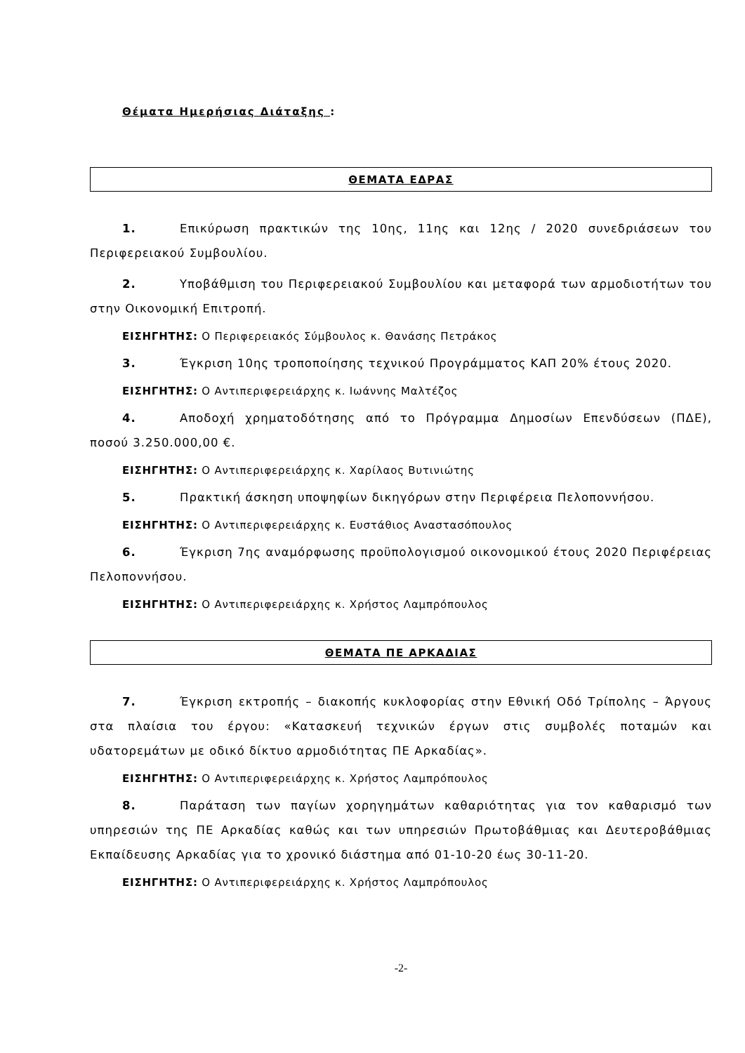Θέματα Ημερήσιας Διάταξης :
ΘΕΜΑΤΑ ΕΔΡΑΣ
1. Επικύρωση πρακτικών της 10ης, 11ης και 12ης / 2020 συνεδριάσεων του Περιφερειακού Συμβουλίου.
2. Υποβάθμιση του Περιφερειακού Συμβουλίου και μεταφορά των αρμοδιοτήτων του στην Οικονομική Επιτροπή.
ΕΙΣΗΓΗΤΗΣ: Ο Περιφερειακός Σύμβουλος κ. Θανάσης Πετράκος
3. Έγκριση 10ης τροποποίησης τεχνικού Προγράμματος ΚΑΠ 20% έτους 2020.
ΕΙΣΗΓΗΤΗΣ: Ο Αντιπεριφερειάρχης κ. Ιωάννης Μαλτέζος
4. Αποδοχή χρηματοδότησης από το Πρόγραμμα Δημοσίων Επενδύσεων (ΠΔΕ), ποσού 3.250.000,00 €.
ΕΙΣΗΓΗΤΗΣ: Ο Αντιπεριφερειάρχης κ. Χαρίλαος Βυτινιώτης
5. Πρακτική άσκηση υποψηφίων δικηγόρων στην Περιφέρεια Πελοποννήσου.
ΕΙΣΗΓΗΤΗΣ: Ο Αντιπεριφερειάρχης κ. Ευστάθιος Αναστασόπουλος
6. Έγκριση 7ης αναμόρφωσης προϋπολογισμού οικονομικού έτους 2020 Περιφέρειας Πελοποννήσου.
ΕΙΣΗΓΗΤΗΣ: Ο Αντιπεριφερειάρχης κ. Χρήστος Λαμπρόπουλος
ΘΕΜΑΤΑ ΠΕ ΑΡΚΑΔΙΑΣ
7. Έγκριση εκτροπής – διακοπής κυκλοφορίας στην Εθνική Οδό Τρίπολης – Άργους στα πλαίσια του έργου: «Κατασκευή τεχνικών έργων στις συμβολές ποταμών και υδατορεμάτων με οδικό δίκτυο αρμοδιότητας ΠΕ Αρκαδίας».
ΕΙΣΗΓΗΤΗΣ: Ο Αντιπεριφερειάρχης κ. Χρήστος Λαμπρόπουλος
8. Παράταση των παγίων χορηγημάτων καθαριότητας για τον καθαρισμό των υπηρεσιών της ΠΕ Αρκαδίας καθώς και των υπηρεσιών Πρωτοβάθμιας και Δευτεροβάθμιας Εκπαίδευσης Αρκαδίας για το χρονικό διάστημα από 01-10-20 έως 30-11-20.
ΕΙΣΗΓΗΤΗΣ: Ο Αντιπεριφερειάρχης κ. Χρήστος Λαμπρόπουλος
-2-